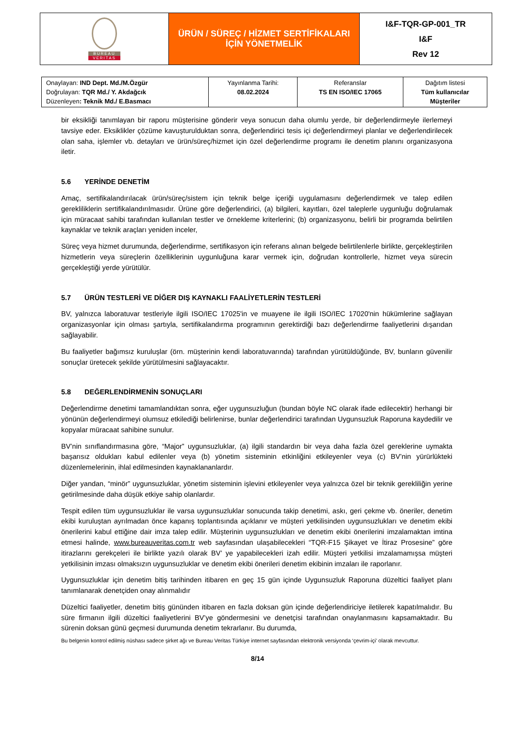| BUREAU VERITAS | ÜRÜN / SÜREÇ / HİZMET SERTİFİKALARI İÇİN YÖNETMELİK | I&F-TQR-GP-001_TR I&F Rev 12 |
| Onaylayan: IND Dept. Md./M.Özgür Doğrulayan: TQR Md./ Y. Akdağcık Düzenleyen : Teknik Md./ E.Basmacı | Yayınlanma Tarihi: 08.02.2024 | Referanslar TS EN ISO/IEC 17065 | Dağıtım listesi Tüm kullanıcılar Müşteriler |
bir eksikliği tanımlayan bir raporu müşterisine gönderir veya sonucun daha olumlu yerde, bir değerlendirmeyle ilerlemeyi tavsiye eder. Eksiklikler çözüme kavuşturulduktan sonra, değerlendirici tesis içi değerlendirmeyi planlar ve değerlendirilecek olan saha, işlemler vb. detayları ve ürün/süreç/hizmet için özel değerlendirme programı ile denetim planını organizasyona iletir.
5.6 YERİNDE DENETİM
Amaç, sertifikalandırılacak ürün/süreç/sistem için teknik belge içeriği uygulamasını değerlendirmek ve talep edilen gerekliliklerin sertifikalandırılmasıdır. Ürüne göre değerlendirici, (a) bilgileri, kayıtları, özel taleplerle uygunluğu doğrulamak için müracaat sahibi tarafından kullanılan testler ve örnekleme kriterlerini; (b) organizasyonu, belirli bir programda belirtilen kaynaklar ve teknik araçları yeniden inceler,
Süreç veya hizmet durumunda, değerlendirme, sertifikasyon için referans alınan belgede belirtilenlerle birlikte, gerçekleştirilen hizmetlerin veya süreçlerin özelliklerinin uygunluğuna karar vermek için, doğrudan kontrollerle, hizmet veya sürecin gerçekleştiği yerde yürütülür.
5.7 ÜRÜN TESTLERİ VE DİĞER DIŞ KAYNAKLI FAALİYETLERİN TESTLERİ
BV, yalnızca laboratuvar testleriyle ilgili ISO/IEC 17025'in ve muayene ile ilgili ISO/IEC 17020'nin hükümlerine sağlayan organizasyonlar için olması şartıyla, sertifikalandırma programının gerektirdiği bazı değerlendirme faaliyetlerini dışarıdan sağlayabilir.
Bu faaliyetler bağımsız kuruluşlar (örn. müşterinin kendi laboratuvarında) tarafından yürütüldüğünde, BV, bunların güvenilir sonuçlar üretecek şekilde yürütülmesini sağlayacaktır.
5.8 DEĞERLENDİRMENİN SONUÇLARI
Değerlendirme denetimi tamamlandıktan sonra, eğer uygunsuzluğun (bundan böyle NC olarak ifade edilecektir) herhangi bir yönünün değerlendirmeyi olumsuz etkilediği belirlenirse, bunlar değerlendirici tarafından Uygunsuzluk Raporuna kaydedilir ve kopyalar müracaat sahibine sunulur.
BV’nin sınıflandırmasına göre, “Major” uygunsuzluklar, (a) ilgili standardın bir veya daha fazla özel gereklerine uymakta başarısız oldukları kabul edilenler veya (b) yönetim sisteminin etkinliğini etkileyenler veya (c) BV’nin yürürlükteki düzenlemelerinin, ihlal edilmesinden kaynaklananlardır.
Diğer yandan, “minör” uygunsuzluklar, yönetim sisteminin işlevini etkileyenler veya yalnızca özel bir teknik gerekliliğin yerine getirilmesinde daha düşük etkiye sahip olanlardır.
Tespit edilen tüm uygunsuzluklar ile varsa uygunsuzluklar sonucunda takip denetimi, askı, geri çekme vb. öneriler, denetim ekibi kuruluştan ayrılmadan önce kapanış toplantısında açıklanır ve müşteri yetkilisinden uygunsuzlukları ve denetim ekibi önerilerini kabul ettiğine dair imza talep edilir. Müşterinin uygunsuzlukları ve denetim ekibi önerilerini imzalamaktan imtina etmesi halinde, www.bureauveritas.com.tr web sayfasından ulaşabilecekleri “TQR-F15 Şikayet ve İtiraz Prosesine” göre itirazlarını gerekçeleri ile birlikte yazılı olarak BV’ ye yapabilecekleri izah edilir. Müşteri yetkilisi imzalamamışsa müşteri yetkilisinin imzası olmaksızın uygunsuzluklar ve denetim ekibi önerileri denetim ekibinin imzaları ile raporlanır.
Uygunsuzluklar için denetim bitiş tarihinden itibaren en geç 15 gün içinde Uygunsuzluk Raporuna düzeltici faaliyet planı tanımlanarak denetçiden onay alınmalıdır
Düzeltici faaliyetler, denetim bitiş gününden itibaren en fazla doksan gün içinde değerlendiriciye iletilerek kapatılmalıdır. Bu süre firmanın ilgili düzeltici faaliyetlerini BV’ye göndermesini ve denetçisi tarafından onaylanmasını kapsamaktadır. Bu sürenin doksan günü geçmesi durumunda denetim tekrarlanır. Bu durumda,
Bu belgenin kontrol edilmiş nüshası sadece şirket ağı ve Bureau Veritas Türkiye internet sayfasından elektronik versiyonda ‘çevrim-içi’ olarak mevcuttur.
8/14